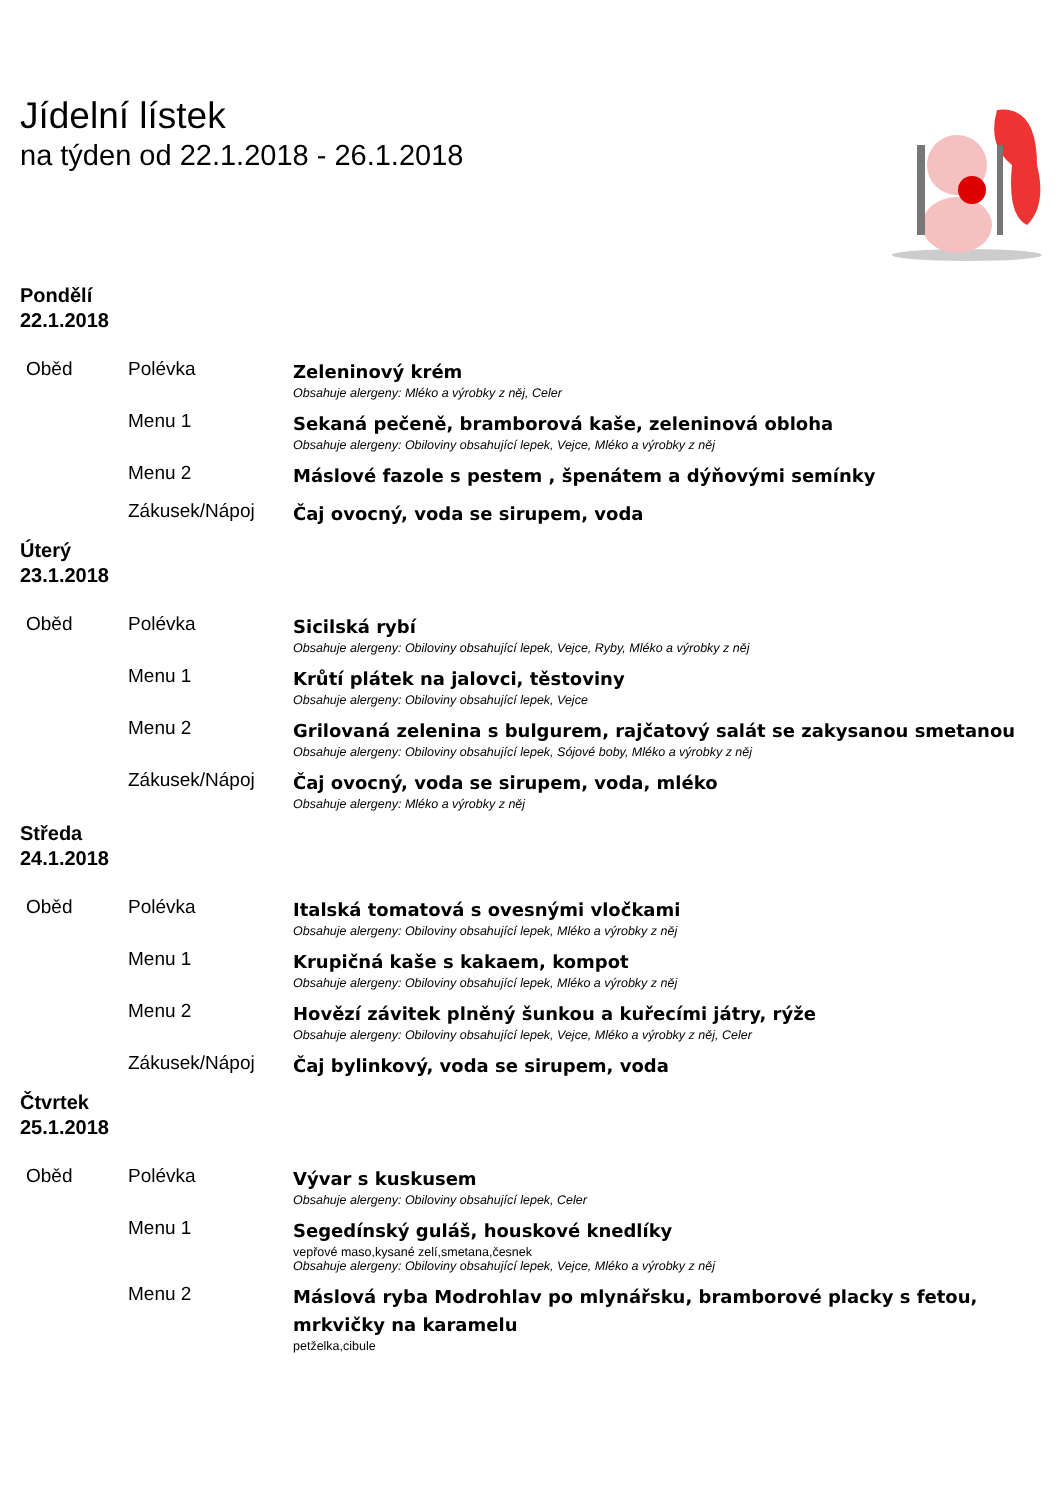Jídelní lístek
na týden od 22.1.2018 - 26.1.2018
Pondělí
22.1.2018
| Oběd | Polévka | Zeleninový krém Obsahuje alergeny: Mléko a výrobky z něj, Celer |
| | Menu 1 | Sekaná pečeně, bramborová kaše, zeleninová obloha Obsahuje alergeny: Obiloviny obsahující lepek, Vejce, Mléko a výrobky z něj |
| | Menu 2 | Máslové fazole s pestem , špenátem a dýňovými semínky |
| | Zákusek/Nápoj | Čaj ovocný, voda se sirupem, voda |
Úterý
23.1.2018
| Oběd | Polévka | Sicilská rybí Obsahuje alergeny: Obiloviny obsahující lepek, Vejce, Ryby, Mléko a výrobky z něj |
| | Menu 1 | Krůtí plátek na jalovci, těstoviny Obsahuje alergeny: Obiloviny obsahující lepek, Vejce |
| | Menu 2 | Grilovaná zelenina s bulgurem, rajčatový salát se zakysanou smetanou Obsahuje alergeny: Obiloviny obsahující lepek, Sójové boby, Mléko a výrobky z něj |
| | Zákusek/Nápoj | Čaj ovocný, voda se sirupem, voda, mléko Obsahuje alergeny: Mléko a výrobky z něj |
Středa
24.1.2018
| Oběd | Polévka | Italská tomatová s ovesnými vločkami Obsahuje alergeny: Obiloviny obsahující lepek, Mléko a výrobky z něj |
| | Menu 1 | Krupičná kaše s kakaem, kompot Obsahuje alergeny: Obiloviny obsahující lepek, Mléko a výrobky z něj |
| | Menu 2 | Hovězí závitek plněný šunkou a kuřecími játry, rýže Obsahuje alergeny: Obiloviny obsahující lepek, Vejce, Mléko a výrobky z něj, Celer |
| | Zákusek/Nápoj | Čaj bylinkový, voda se sirupem, voda |
Čtvrtek
25.1.2018
| Oběd | Polévka | Vývar s kuskusem Obsahuje alergeny: Obiloviny obsahující lepek, Celer |
| | Menu 1 | Segedínský guláš, houskové knedlíky vepřové maso,kysané zelí,smetana,česnek Obsahuje alergeny: Obiloviny obsahující lepek, Vejce, Mléko a výrobky z něj |
| | Menu 2 | Máslová ryba Modrohlav po mlynářsku, bramborové placky s fetou, mrkvičky na karamelu petželka,cibule |